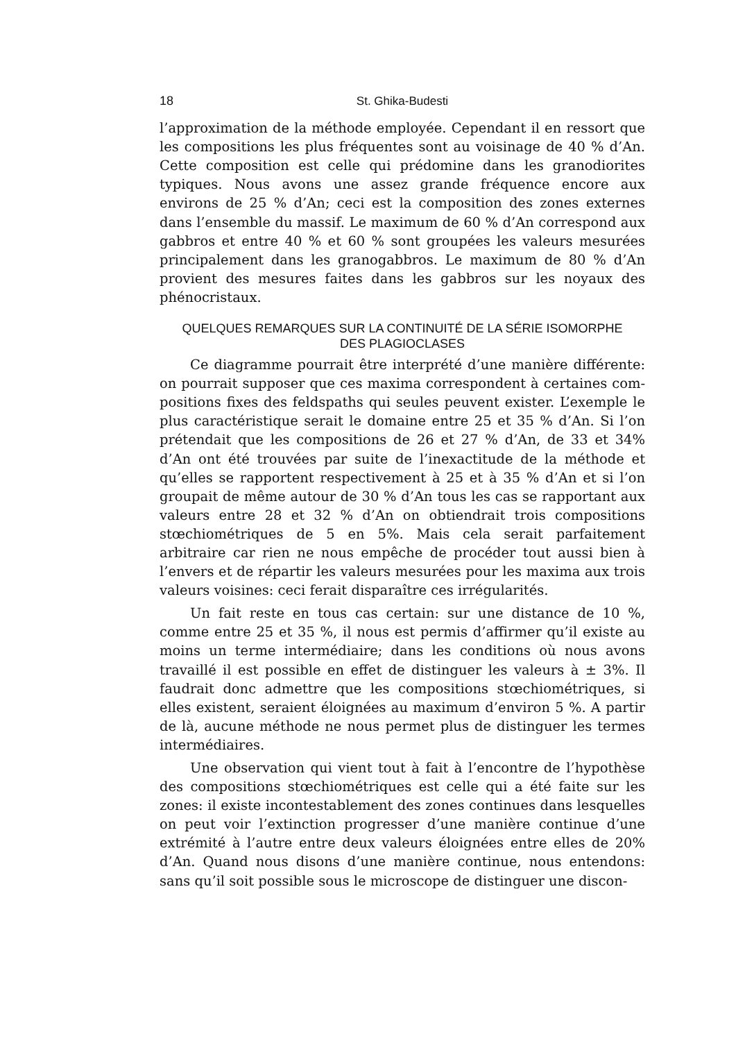18 St. Ghika-Budesti
l’approximation de la méthode employée. Cependant il en ressort que les compositions les plus fréquentes sont au voisinage de 40 % d’An. Cette composition est celle qui prédomine dans les grano­diorites typiques. Nous avons une assez grande fréquence encore aux environs de 25 % d’An; ceci est la composition des zones externes dans l’ensemble du massif. Le maximum de 60 % d’An correspond aux gabbros et entre 40 % et 60 % sont groupées les valeurs mesurées principalement dans les granogabbros. Le maximum de 80 % d’An provient des mesures faites dans les gabbros sur les noyaux des phénocristaux.
QUELQUES REMARQUES SUR LA CONTINUITÉ DE LA SÉRIE ISOMORPHE
DES PLAGIOCLASES
Ce diagramme pourrait être interprété d’une manière différente: on pourrait supposer que ces maxima correspondent à certaines com­positions fixes des feldspaths qui seules peuvent exister. L’exemple le plus caractéristique serait le domaine entre 25 et 35 % d’An. Si l’on prétendait que les compositions de 26 et 27 % d’An, de 33 et 34% d’An ont été trouvées par suite de l’inexactitude de la méthode et qu’elles se rapportent respectivement à 25 et à 35 % d’An et si l’on groupait de même autour de 30 % d’An tous les cas se rapportant aux valeurs entre 28 et 32 % d’An on obtiendrait trois compositions stœchiométriques de 5 en 5%. Mais cela serait parfaitement arbitraire car rien ne nous empêche de procéder tout aussi bien à l’envers et de répartir les valeurs mesurées pour les maxima aux trois valeurs voisines: ceci ferait disparaître ces irrégularités.
Un fait reste en tous cas certain: sur une distance de 10 %, comme entre 25 et 35 %, il nous est permis d’affirmer qu’il existe au moins un terme intermédiaire; dans les conditions où nous avons travaillé il est possible en effet de distinguer les valeurs à ± 3%. Il faudrait donc admettre que les compositions stœchiométriques, si elles existent, seraient éloignées au maximum d’environ 5 %. A partir de là, aucune méthode ne nous permet plus de distinguer les termes intermédiaires.
Une observation qui vient tout à fait à l’encontre de l’hypothèse des compositions stœchiométriques est celle qui a été faite sur les zones: il existe incontestablement des zones continues dans lesquelles on peut voir l’extinction progresser d’une manière continue d’une extrémité à l’autre entre deux valeurs éloignées entre elles de 20% d’An. Quand nous disons d’une manière continue, nous entendons: sans qu’il soit possible sous le microscope de distinguer une discon-